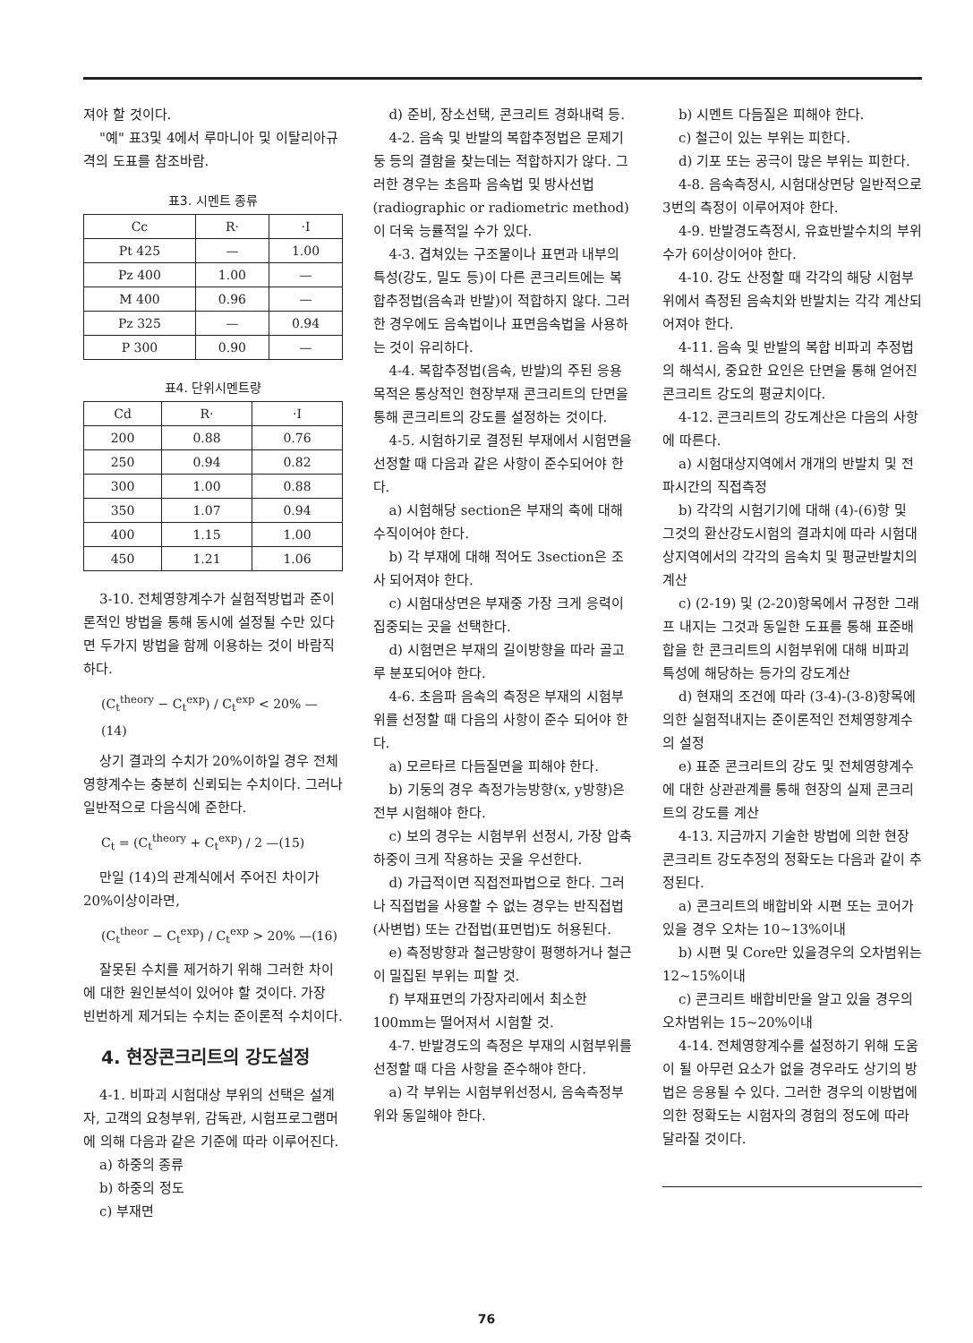져야 할 것이다.
"예" 표3및 4에서 루마니아 및 이탈리아규격의 도표를 참조바람.
표3. 시멘트 종류
| Cc | R· | ·I |
| --- | --- | --- |
| Pt 425 | — | 1.00 |
| Pz 400 | 1.00 | — |
| M 400 | 0.96 | — |
| Pz 325 | — | 0.94 |
| P 300 | 0.90 | — |
표4. 단위시멘트량
| Cd | R· | ·I |
| --- | --- | --- |
| 200 | 0.88 | 0.76 |
| 250 | 0.94 | 0.82 |
| 300 | 1.00 | 0.88 |
| 350 | 1.07 | 0.94 |
| 400 | 1.15 | 1.00 |
| 450 | 1.21 | 1.06 |
3-10. 전체영향계수가 실험적방법과 준이론적인 방법을 통해 동시에 설정될 수만 있다면 두가지 방법을 함께 이용하는 것이 바람직하다.
(C<sub>t</sub><sup>theory</sup> − C<sub>t</sub><sup>exp</sup>) / C<sub>t</sub><sup>exp</sup> < 20% —(14)
상기 결과의 수치가 20%이하일 경우 전체영향계수는 충분히 신뢰되는 수치이다. 그러나 일반적으로 다음식에 준한다.
C<sub>t</sub> = (C<sub>t</sub><sup>theory</sup> + C<sub>t</sub><sup>exp</sup>) / 2 —(15)
만일 (14)의 관계식에서 주어진 차이가 20%이상이라면,
(C<sub>t</sub><sup>theor</sup> − C<sub>t</sub><sup>exp</sup>) / C<sub>t</sub><sup>exp</sup> > 20% —(16)
잘못된 수치를 제거하기 위해 그러한 차이에 대한 원인분석이 있어야 할 것이다. 가장 빈번하게 제거되는 수치는 준이론적 수치이다.
4. 현장콘크리트의 강도설정
4-1. 비파괴 시험대상 부위의 선택은 설계자, 고객의 요청부위, 감독관, 시험프로그램머에 의해 다음과 같은 기준에 따라 이루어진다.
a) 하중의 종류
b) 하중의 정도
c) 부재면
d) 준비, 장소선택, 콘크리트 경화내력 등.
4-2. 음속 및 반발의 복합추정법은 문제기둥 등의 결함을 찾는데는 적합하지가 않다. 그러한 경우는 초음파 음속법 및 방사선법(radiographic or radiometric method)이 더욱 능률적일 수가 있다.
4-3. 겹쳐있는 구조물이나 표면과 내부의 특성(강도, 밀도 등)이 다른 콘크리트에는 복합추정법(음속과 반발)이 적합하지 않다. 그러한 경우에도 음속법이나 표면음속법을 사용하는 것이 유리하다.
4-4. 복합추정법(음속, 반발)의 주된 응용목적은 통상적인 현장부재 콘크리트의 단면을 통해 콘크리트의 강도를 설정하는 것이다.
4-5. 시험하기로 결정된 부재에서 시험면을 선정할 때 다음과 같은 사항이 준수되어야 한다.
a) 시험해당 section은 부재의 축에 대해 수직이어야 한다.
b) 각 부재에 대해 적어도 3section은 조사 되어져야 한다.
c) 시험대상면은 부재중 가장 크게 응력이 집중되는 곳을 선택한다.
d) 시험면은 부재의 길이방향을 따라 골고루 분포되어야 한다.
4-6. 초음파 음속의 측정은 부재의 시험부위를 선정할 때 다음의 사항이 준수 되어야 한다.
a) 모르타르 다듬질면을 피해야 한다.
b) 기둥의 경우 측정가능방향(x, y방향)은 전부 시험해야 한다.
c) 보의 경우는 시험부위 선정시, 가장 압축하중이 크게 작용하는 곳을 우선한다.
d) 가급적이면 직접전파법으로 한다. 그러나 직접법을 사용할 수 없는 경우는 반직접법(사변법) 또는 간접법(표면법)도 허용된다.
e) 측정방향과 철근방향이 평행하거나 철근이 밀집된 부위는 피할 것.
f) 부재표면의 가장자리에서 최소한 100mm는 떨어져서 시험할 것.
4-7. 반발경도의 측정은 부재의 시험부위를 선정할 때 다음 사항을 준수해야 한다.
a) 각 부위는 시험부위선정시, 음속측정부위와 동일해야 한다.
b) 시멘트 다듬질은 피해야 한다.
c) 철근이 있는 부위는 피한다.
d) 기포 또는 공극이 많은 부위는 피한다.
4-8. 음속측정시, 시험대상면당 일반적으로 3번의 측정이 이루어져야 한다.
4-9. 반발경도측정시, 유효반발수치의 부위수가 6이상이어야 한다.
4-10. 강도 산정할 때 각각의 해당 시험부위에서 측정된 음속치와 반발치는 각각 계산되어져야 한다.
4-11. 음속 및 반발의 복합 비파괴 추정법의 해석시, 중요한 요인은 단면을 통해 얻어진 콘크리트 강도의 평균치이다.
4-12. 콘크리트의 강도계산은 다음의 사항에 따른다.
a) 시험대상지역에서 개개의 반발치 및 전파시간의 직접측정
b) 각각의 시험기기에 대해 (4)-(6)항 및 그것의 환산강도시험의 결과치에 따라 시험대상지역에서의 각각의 음속치 및 평균반발치의 계산
c) (2-19) 및 (2-20)항목에서 규정한 그래프 내지는 그것과 동일한 도표를 통해 표준배합을 한 콘크리트의 시험부위에 대해 비파괴 특성에 해당하는 등가의 강도계산
d) 현재의 조건에 따라 (3-4)-(3-8)항목에 의한 실험적내지는 준이론적인 전체영향계수의 설정
e) 표준 콘크리트의 강도 및 전체영향계수에 대한 상관관계를 통해 현장의 실제 콘크리트의 강도를 계산
4-13. 지금까지 기술한 방법에 의한 현장 콘크리트 강도추정의 정확도는 다음과 같이 추정된다.
a) 콘크리트의 배합비와 시편 또는 코어가 있을 경우 오차는 10~13%이내
b) 시편 및 Core만 있을경우의 오차범위는 12~15%이내
c) 콘크리트 배합비만을 알고 있을 경우의 오차범위는 15~20%이내
4-14. 전체영향계수를 설정하기 위해 도움이 될 아무런 요소가 없을 경우라도 상기의 방법은 응용될 수 있다. 그러한 경우의 이방법에 의한 정확도는 시험자의 경험의 정도에 따라 달라질 것이다.
76